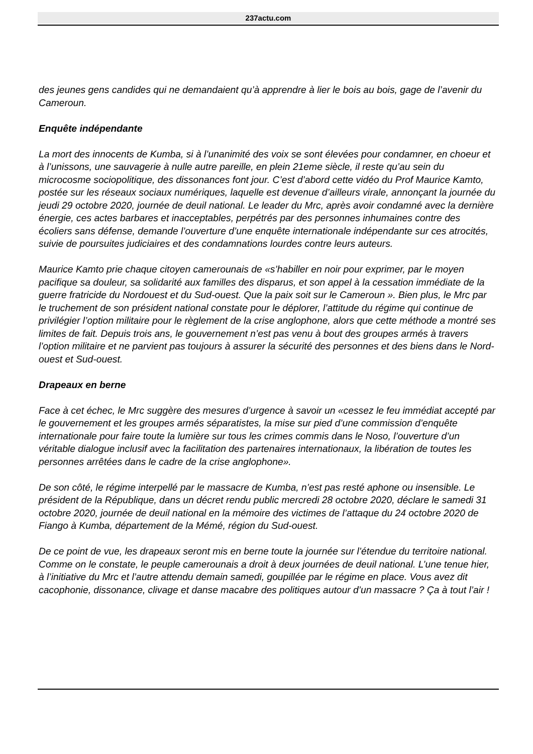237actu.com
des jeunes gens candides qui ne demandaient qu’à apprendre à lier le bois au bois, gage de l’avenir du Cameroun.
Enquête indépendante
La mort des innocents de Kumba, si à l’unanimité des voix se sont élevées pour condamner, en choeur et à l’unissons, une sauvagerie à nulle autre pareille, en plein 21eme siècle, il reste qu’au sein du microcosme sociopolitique, des dissonances font jour. C’est d’abord cette vidéo du Prof Maurice Kamto, postée sur les réseaux sociaux numériques, laquelle est devenue d’ailleurs virale, annonçant la journée du jeudi 29 octobre 2020, journée de deuil national. Le leader du Mrc, après avoir condamné avec la dernière énergie, ces actes barbares et inacceptables, perpétrés par des personnes inhumaines contre des écoliers sans défense, demande l’ouverture d’une enquête internationale indépendante sur ces atrocités, suivie de poursuites judiciaires et des condamnations lourdes contre leurs auteurs.
Maurice Kamto prie chaque citoyen camerounais de «s’habiller en noir pour exprimer, par le moyen pacifique sa douleur, sa solidarité aux familles des disparus, et son appel à la cessation immédiate de la guerre fratricide du Nordouest et du Sud-ouest. Que la paix soit sur le Cameroun ». Bien plus, le Mrc par le truchement de son président national constate pour le déplorer, l’attitude du régime qui continue de privilégier l’option militaire pour le règlement de la crise anglophone, alors que cette méthode a montré ses limites de fait. Depuis trois ans, le gouvernement n’est pas venu à bout des groupes armés à travers l’option militaire et ne parvient pas toujours à assurer la sécurité des personnes et des biens dans le Nord-ouest et Sud-ouest.
Drapeaux en berne
Face à cet échec, le Mrc suggère des mesures d’urgence à savoir un «cessez le feu immédiat accepté par le gouvernement et les groupes armés séparatistes, la mise sur pied d’une commission d’enquête internationale pour faire toute la lumière sur tous les crimes commis dans le Noso, l’ouverture d’un véritable dialogue inclusif avec la facilitation des partenaires internationaux, la libération de toutes les personnes arrêtées dans le cadre de la crise anglophone».
De son côté, le régime interpellé par le massacre de Kumba, n’est pas resté aphone ou insensible. Le président de la République, dans un décret rendu public mercredi 28 octobre 2020, déclare le samedi 31 octobre 2020, journée de deuil national en la mémoire des victimes de l’attaque du 24 octobre 2020 de Fiango à Kumba, département de la Mémé, région du Sud-ouest.
De ce point de vue, les drapeaux seront mis en berne toute la journée sur l’étendue du territoire national. Comme on le constate, le peuple camerounais a droit à deux journées de deuil national. L’une tenue hier, à l’initiative du Mrc et l’autre attendu demain samedi, goupillée par le régime en place. Vous avez dit cacophonie, dissonance, clivage et danse macabre des politiques autour d’un massacre ? Ça à tout l’air !